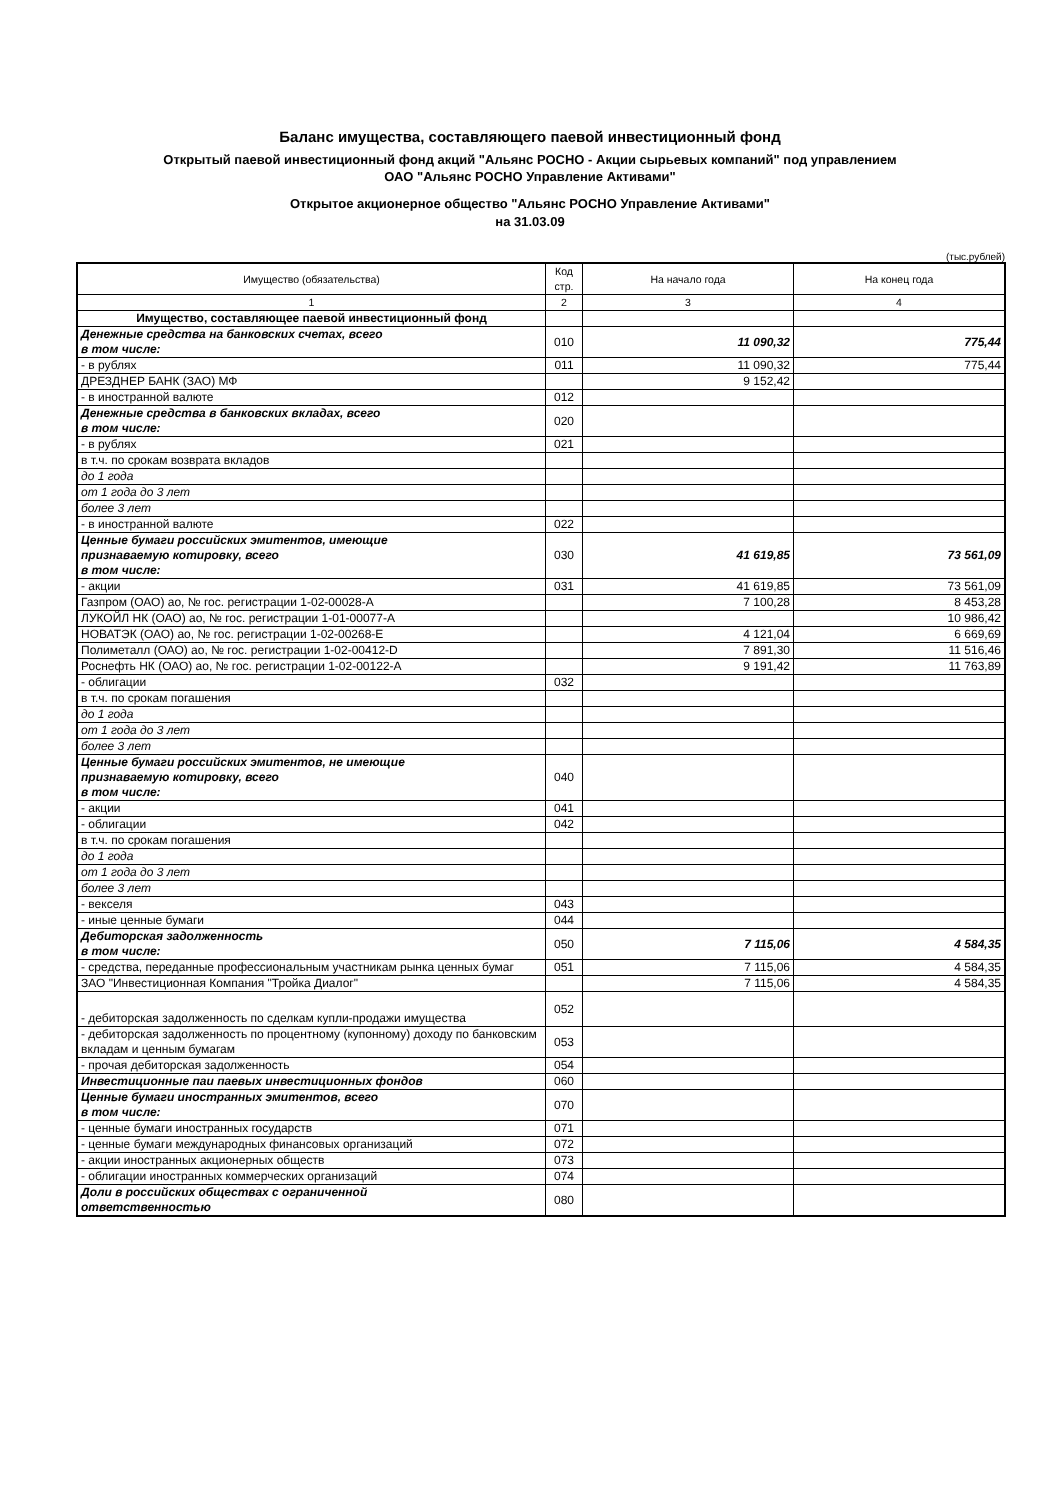Баланс имущества, составляющего паевой инвестиционный фонд
Открытый паевой инвестиционный фонд акций "Альянс РОСНО - Акции сырьевых компаний" под управлением
ОАО "Альянс РОСНО Управление Активами"
Открытое акционерное общество "Альянс РОСНО Управление Активами"
на 31.03.09
(тыс.рублей)
| Имущество (обязательства) | Код стр. | На начало года | На конец года |
| --- | --- | --- | --- |
| 1 | 2 | 3 | 4 |
| Имущество, составляющее паевой инвестиционный фонд | | | |
| Денежные средства на банковских счетах, всего в том числе: | 010 | 11 090,32 | 775,44 |
| - в рублях | 011 | 11 090,32 | 775,44 |
| ДРЕЗДНЕР БАНК (ЗАО) МФ | | 9 152,42 | |
| - в иностранной валюте | 012 | | |
| Денежные средства в банковских вкладах, всего в том числе: | 020 | | |
| - в рублях | 021 | | |
| в т.ч. по срокам возврата вкладов | | | |
| до 1 года | | | |
| от 1 года до 3 лет | | | |
| более 3 лет | | | |
| - в иностранной валюте | 022 | | |
| Ценные бумаги российских эмитентов, имеющие признаваемую котировку, всего в том числе: | 030 | 41 619,85 | 73 561,09 |
| - акции | 031 | 41 619,85 | 73 561,09 |
| Газпром (ОАО) ао, № гос. регистрации 1-02-00028-А | | 7 100,28 | 8 453,28 |
| ЛУКОЙЛ НК (ОАО) ао, № гос. регистрации 1-01-00077-А | | | 10 986,42 |
| НОВАТЭК (ОАО) ао, № гос. регистрации 1-02-00268-Е | | 4 121,04 | 6 669,69 |
| Полиметалл (ОАО) ао, № гос. регистрации 1-02-00412-D | | 7 891,30 | 11 516,46 |
| Роснефть НК (ОАО) ао, № гос. регистрации 1-02-00122-А | | 9 191,42 | 11 763,89 |
| - облигации | 032 | | |
| в т.ч. по срокам погашения | | | |
| до 1 года | | | |
| от 1 года до 3 лет | | | |
| более 3 лет | | | |
| Ценные бумаги российских эмитентов, не имеющие признаваемую котировку, всего в том числе: | 040 | | |
| - акции | 041 | | |
| - облигации | 042 | | |
| в т.ч. по срокам погашения | | | |
| до 1 года | | | |
| от 1 года до 3 лет | | | |
| более 3 лет | | | |
| - векселя | 043 | | |
| - иные ценные бумаги | 044 | | |
| Дебиторская задолженность в том числе: | 050 | 7 115,06 | 4 584,35 |
| - средства, переданные профессиональным участникам рынка ценных бумаг | 051 | 7 115,06 | 4 584,35 |
| ЗАО "Инвестиционная Компания "Тройка Диалог" | | 7 115,06 | 4 584,35 |
| - дебиторская задолженность по сделкам купли-продажи имущества | 052 | | |
| - дебиторская задолженность по процентному (купонному) доходу по банковским вкладам и ценным бумагам | 053 | | |
| - прочая дебиторская задолженность | 054 | | |
| Инвестиционные паи паевых инвестиционных фондов | 060 | | |
| Ценные бумаги иностранных эмитентов, всего в том числе: | 070 | | |
| - ценные бумаги иностранных государств | 071 | | |
| - ценные бумаги международных финансовых организаций | 072 | | |
| - акции иностранных акционерных обществ | 073 | | |
| - облигации иностранных коммерческих организаций | 074 | | |
| Доли в российских обществах с ограниченной ответственностью | 080 | | |